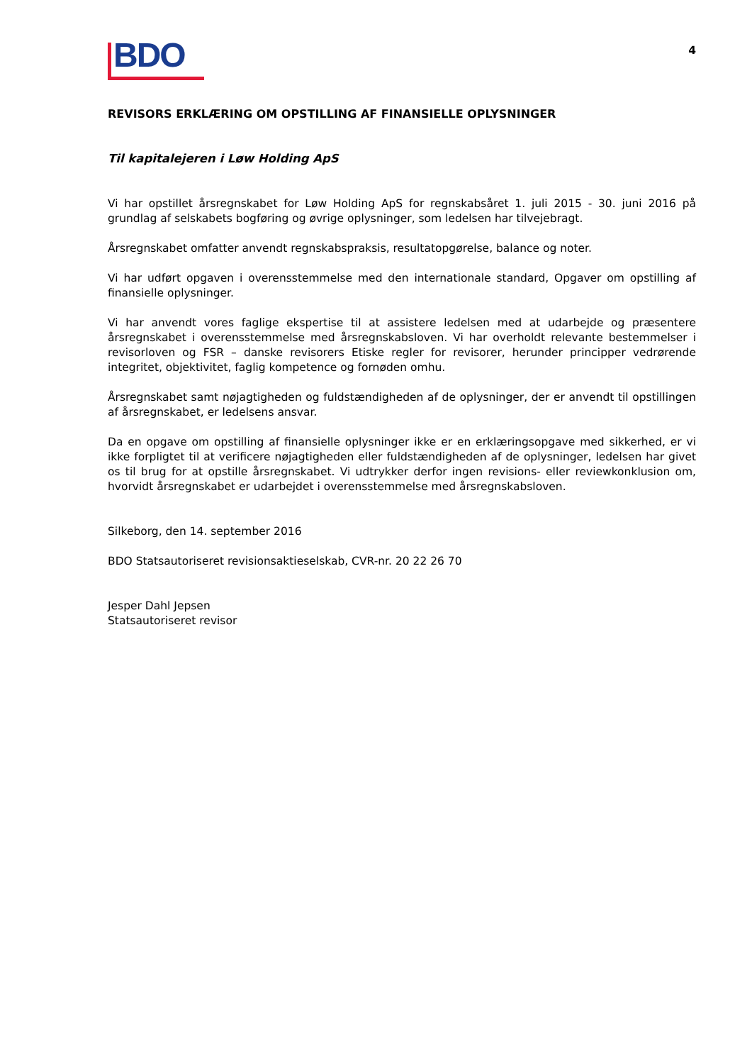BDO
4
REVISORS ERKLÆRING OM OPSTILLING AF FINANSIELLE OPLYSNINGER
Til kapitalejeren i Løw Holding ApS
Vi har opstillet årsregnskabet for Løw Holding ApS for regnskabsåret 1. juli 2015 - 30. juni 2016 på grundlag af selskabets bogføring og øvrige oplysninger, som ledelsen har tilvejebragt.
Årsregnskabet omfatter anvendt regnskabspraksis, resultatopgørelse, balance og noter.
Vi har udført opgaven i overensstemmelse med den internationale standard, Opgaver om opstilling af finansielle oplysninger.
Vi har anvendt vores faglige ekspertise til at assistere ledelsen med at udarbejde og præsentere årsregnskabet i overensstemmelse med årsregnskabsloven. Vi har overholdt relevante bestemmelser i revisorloven og FSR – danske revisorers Etiske regler for revisorer, herunder principper vedrørende integritet, objektivitet, faglig kompetence og fornøden omhu.
Årsregnskabet samt nøjagtigheden og fuldstændigheden af de oplysninger, der er anvendt til opstillingen af årsregnskabet, er ledelsens ansvar.
Da en opgave om opstilling af finansielle oplysninger ikke er en erklæringsopgave med sikkerhed, er vi ikke forpligtet til at verificere nøjagtigheden eller fuldstændigheden af de oplysninger, ledelsen har givet os til brug for at opstille årsregnskabet. Vi udtrykker derfor ingen revisions- eller reviewkonklusion om, hvorvidt årsregnskabet er udarbejdet i overensstemmelse med årsregnskabsloven.
Silkeborg, den 14. september 2016
BDO Statsautoriseret revisionsaktieselskab, CVR-nr. 20 22 26 70
Jesper Dahl Jepsen
Statsautoriseret revisor